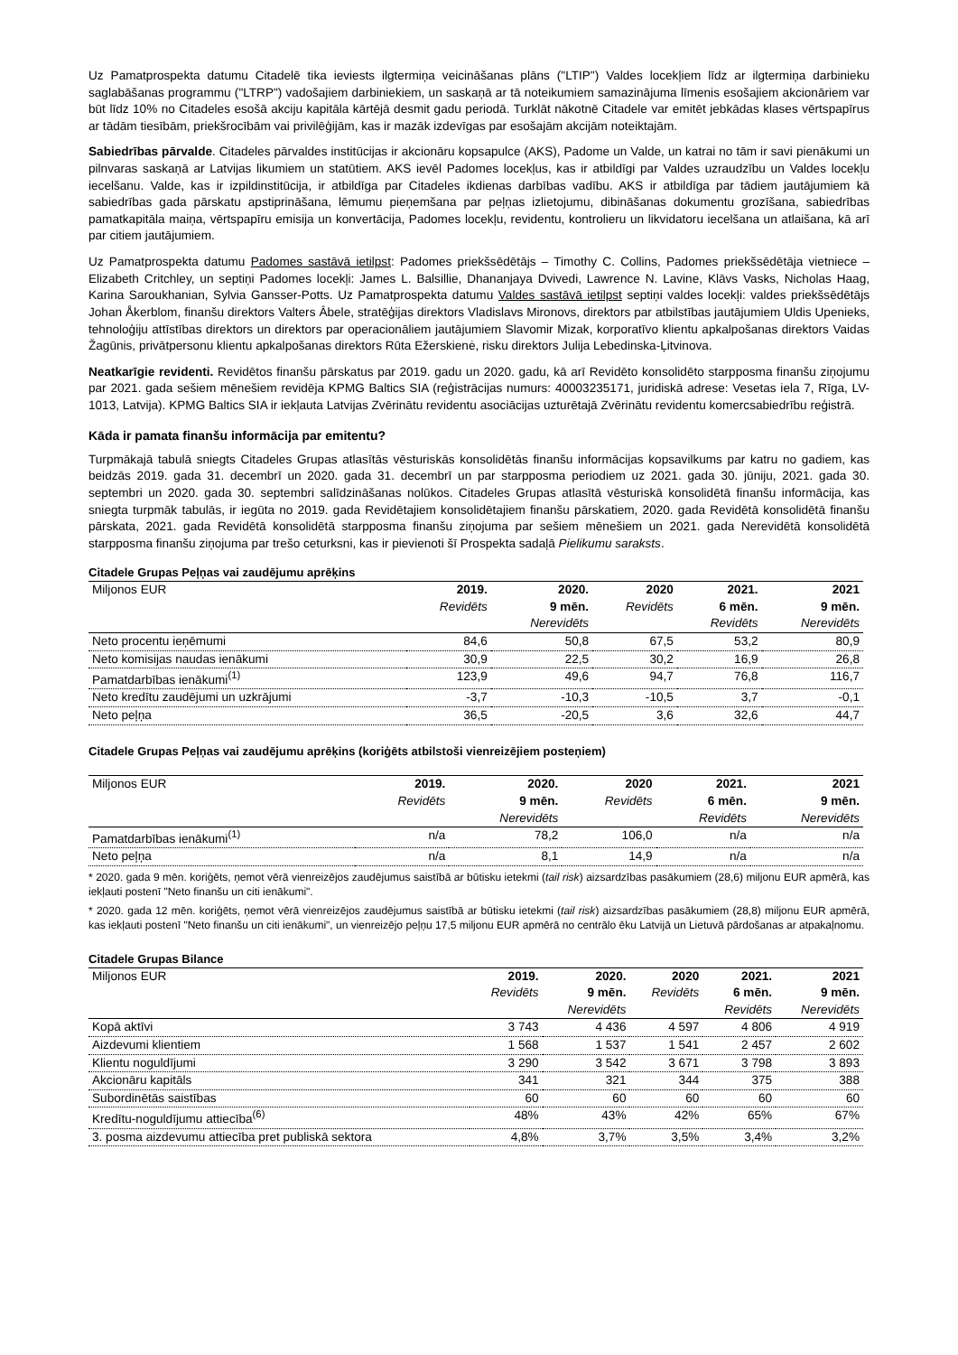Uz Pamatprospekta datumu Citadelē tika ieviests ilgtermiņa veicināšanas plāns ("LTIP") Valdes locekļiem līdz ar ilgtermiņa darbinieku saglabāšanas programmu ("LTRP") vadošajiem darbiniekiem, un saskaņā ar tā noteikumiem samazinājuma līmenis esošajiem akcionāriem var būt līdz 10% no Citadeles esošā akciju kapitāla kārtējā desmit gadu periodā. Turklāt nākotnē Citadele var emitēt jebkādas klases vērtspapīrus ar tādām tiesībām, priekšrocībām vai privilēģijām, kas ir mazāk izdevīgas par esošajām akcijām noteiktajām.
Sabiedrības pārvalde. Citadeles pārvaldes institūcijas ir akcionāru kopsapulce (AKS), Padome un Valde, un katrai no tām ir savi pienākumi un pilnvaras saskaņā ar Latvijas likumiem un statūtiem. AKS ievēl Padomes locekļus, kas ir atbildīgi par Valdes uzraudzību un Valdes locekļu iecelšanu. Valde, kas ir izpildinstitūcija, ir atbildīga par Citadeles ikdienas darbības vadību. AKS ir atbildīga par tādiem jautājumiem kā sabiedrības gada pārskatu apstiprināšana, lēmumu pieņemšana par peļņas izlietojumu, dibināšanas dokumentu grozīšana, sabiedrības pamatkapitāla maiņa, vērtspapīru emisija un konvertācija, Padomes locekļu, revidentu, kontrolieru un likvidatoru iecelšana un atlaišana, kā arī par citiem jautājumiem.
Uz Pamatprospekta datumu Padomes sastāvā ietilpst: Padomes priekšsēdētājs – Timothy C. Collins, Padomes priekšsēdētāja vietniece – Elizabeth Critchley, un septiņi Padomes locekļi: James L. Balsillie, Dhananjaya Dvivedi, Lawrence N. Lavine, Klāvs Vasks, Nicholas Haag, Karina Saroukhanian, Sylvia Gansser-Potts. Uz Pamatprospekta datumu Valdes sastāvā ietilpst septiņi valdes locekļi: valdes priekšsēdētājs Johan Åkerblom, finanšu direktors Valters Ābele, stratēģijas direktors Vladislavs Mironovs, direktors par atbilstības jautājumiem Uldis Upenieks, tehnoloģiju attīstības direktors un direktors par operacionāliem jautājumiem Slavomir Mizak, korporatīvo klientu apkalpošanas direktors Vaidas Žagūnis, privātpersonu klientu apkalpošanas direktors Rūta Ežerskienė, risku direktors Julija Lebedinska-Ļitvinova.
Neatkarīgie revidenti. Revidētos finanšu pārskatus par 2019. gadu un 2020. gadu, kā arī Revidēto konsolidēto starpposma finanšu ziņojumu par 2021. gada sešiem mēnešiem revidēja KPMG Baltics SIA (reģistrācijas numurs: 40003235171, juridiskā adrese: Vesetas iela 7, Rīga, LV-1013, Latvija). KPMG Baltics SIA ir iekļauta Latvijas Zvērinātu revidentu asociācijas uzturētajā Zvērinātu revidentu komercsabiedrību reģistrā.
Kāda ir pamata finanšu informācija par emitentu?
Turpmākajā tabulā sniegts Citadeles Grupas atlasītās vēsturiskās konsolidētās finanšu informācijas kopsavilkums par katru no gadiem, kas beidzās 2019. gada 31. decembrī un 2020. gada 31. decembrī un par starpposma periodiem uz 2021. gada 30. jūniju, 2021. gada 30. septembri un 2020. gada 30. septembri salīdzināšanas nolūkos. Citadeles Grupas atlasītā vēsturiskā konsolidētā finanšu informācija, kas sniegta turpmāk tabulās, ir iegūta no 2019. gada Revidētajiem konsolidētajiem finanšu pārskatiem, 2020. gada Revidētā konsolidētā finanšu pārskata, 2021. gada Revidētā konsolidētā starpposma finanšu ziņojuma par sešiem mēnešiem un 2021. gada Nerevidētā konsolidētā starpposma finanšu ziņojuma par trešo ceturksni, kas ir pievienoti šī Prospekta sadaļā Pielikumu saraksts.
Citadele Grupas Peļņas vai zaudējumu aprēķins
| Miljonos EUR | 2019. | 2020. | 2020 | 2021. | 2021 |
| --- | --- | --- | --- | --- | --- |
| | Revidēts | 9 mēn. Nerevidēts | Revidēts | 6 mēn. Revidēts | 9 mēn. Nerevidēts |
| Neto procentu ieņēmumi | 84,6 | 50,8 | 67,5 | 53,2 | 80,9 |
| Neto komisijas naudas ienākumi | 30,9 | 22,5 | 30,2 | 16,9 | 26,8 |
| Pamatdarbības ienākumi<sup>(1)</sup> | 123,9 | 49,6 | 94,7 | 76,8 | 116,7 |
| Neto kredītu zaudējumi un uzkrājumi | -3,7 | -10,3 | -10,5 | 3,7 | -0,1 |
| Neto peļņa | 36,5 | -20,5 | 3,6 | 32,6 | 44,7 |
Citadele Grupas Peļņas vai zaudējumu aprēķins (koriģēts atbilstoši vienreizējiem posteņiem)
| Miljonos EUR | 2019. | 2020. | 2020 | 2021. | 2021 |
| --- | --- | --- | --- | --- | --- |
| | Revidēts | 9 mēn. Nerevidēts | Revidēts | 6 mēn. Revidēts | 9 mēn. Nerevidēts |
| Pamatdarbības ienākumi<sup>(1)</sup> | n/a | 78,2 | 106,0 | n/a | n/a |
| Neto peļņa | n/a | 8,1 | 14,9 | n/a | n/a |
* 2020. gada 9 mēn. koriģēts, ņemot vērā vienreizējos zaudējumus saistībā ar būtisku ietekmi (tail risk) aizsardzības pasākumiem (28,6) miljonu EUR apmērā, kas iekļauti postenī "Neto finanšu un citi ienākumi".
* 2020. gada 12 mēn. koriģēts, ņemot vērā vienreizējos zaudējumus saistībā ar būtisku ietekmi (tail risk) aizsardzības pasākumiem (28,8) miljonu EUR apmērā, kas iekļauti postenī "Neto finanšu un citi ienākumi", un vienreizējo peļņu 17,5 miljonu EUR apmērā no centrālo ēku Latvijā un Lietuvā pārdošanas ar atpakaļnomu.
Citadele Grupas Bilance
| Miljonos EUR | 2019. | 2020. | 2020 | 2021. | 2021 |
| --- | --- | --- | --- | --- | --- |
| | Revidēts | 9 mēn. Nerevidēts | Revidēts | 6 mēn. Revidēts | 9 mēn. Nerevidēts |
| Kopā aktīvi | 3 743 | 4 436 | 4 597 | 4 806 | 4 919 |
| Aizdevumi klientiem | 1 568 | 1 537 | 1 541 | 2 457 | 2 602 |
| Klientu noguldījumi | 3 290 | 3 542 | 3 671 | 3 798 | 3 893 |
| Akcionāru kapitāls | 341 | 321 | 344 | 375 | 388 |
| Subordinētās saistības | 60 | 60 | 60 | 60 | 60 |
| Kredītu-noguldījumu attiecība<sup>(6)</sup> | 48% | 43% | 42% | 65% | 67% |
| 3. posma aizdevumu attiecība pret publiskā sektora | 4,8% | 3,7% | 3,5% | 3,4% | 3,2% |